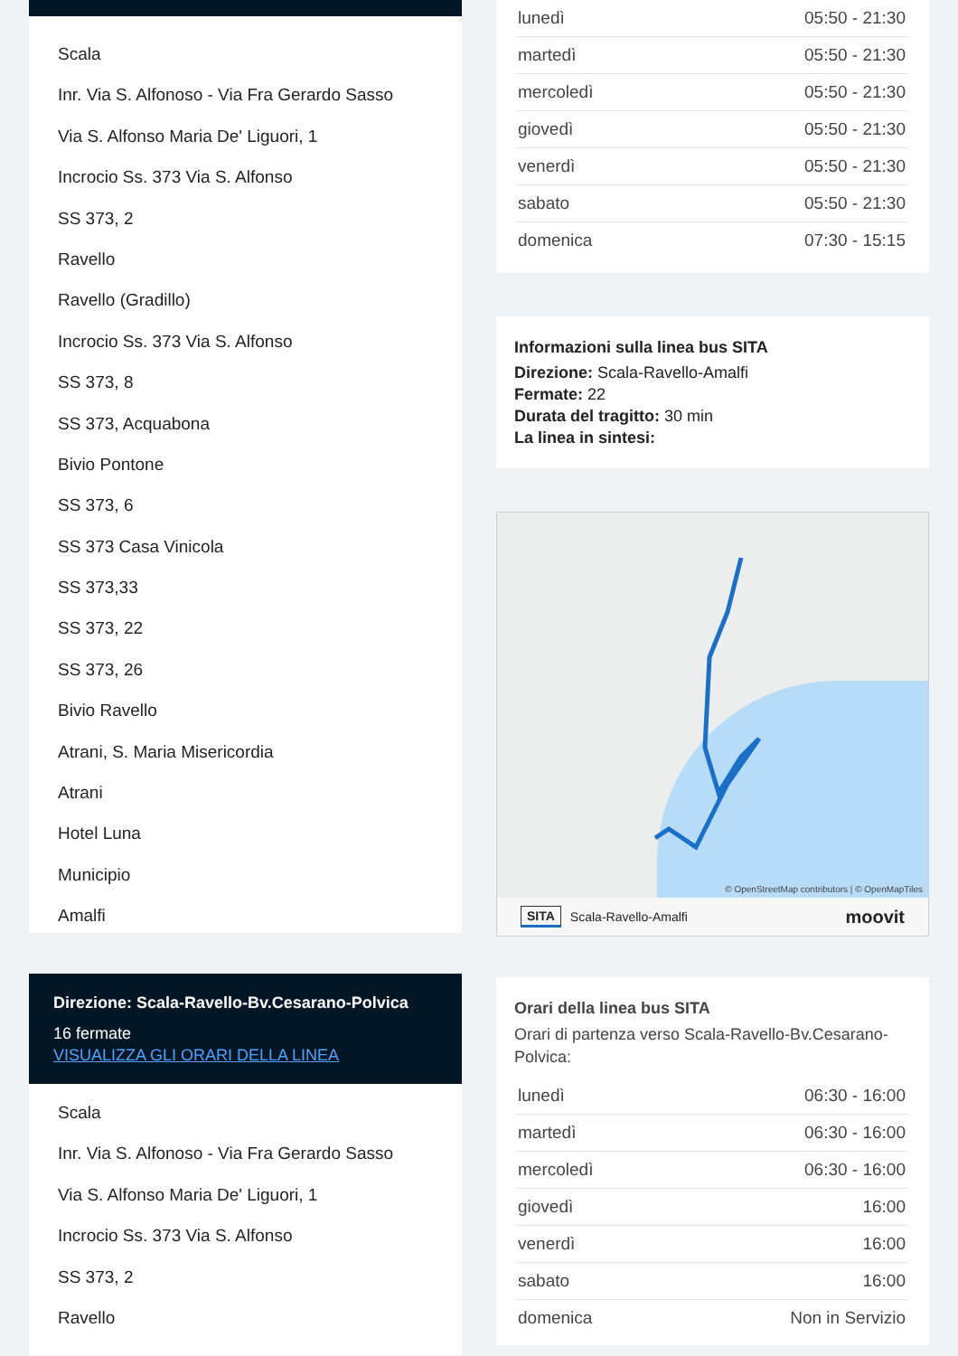Scala
Inr. Via S. Alfonoso - Via Fra Gerardo Sasso
Via S. Alfonso Maria De' Liguori, 1
Incrocio Ss. 373 Via S. Alfonso
SS 373, 2
Ravello
Ravello (Gradillo)
Incrocio Ss. 373 Via S. Alfonso
SS 373, 8
SS 373, Acquabona
Bivio Pontone
SS 373, 6
SS 373 Casa Vinicola
SS 373,33
SS 373, 22
SS 373, 26
Bivio Ravello
Atrani, S. Maria Misericordia
Atrani
Hotel Luna
Municipio
Amalfi
Direzione: Scala-Ravello-Bv.Cesarano-Polvica
16 fermate
VISUALIZZA GLI ORARI DELLA LINEA
Scala
Inr. Via S. Alfonoso - Via Fra Gerardo Sasso
Via S. Alfonso Maria De' Liguori, 1
Incrocio Ss. 373 Via S. Alfonso
SS 373, 2
Ravello
| lunedì | 05:50 - 21:30 |
| martedì | 05:50 - 21:30 |
| mercoledì | 05:50 - 21:30 |
| giovedì | 05:50 - 21:30 |
| venerdì | 05:50 - 21:30 |
| sabato | 05:50 - 21:30 |
| domenica | 07:30 - 15:15 |
Informazioni sulla linea bus SITA
Direzione: Scala-Ravello-Amalfi
Fermate: 22
Durata del tragitto: 30 min
La linea in sintesi:
© OpenStreetMap contributors | © OpenMapTiles
SITA Scala-Ravello-Amalfi moovit
Orari della linea bus SITA
Orari di partenza verso Scala-Ravello-Bv.Cesarano-Polvica:
| lunedì | 06:30 - 16:00 |
| martedì | 06:30 - 16:00 |
| mercoledì | 06:30 - 16:00 |
| giovedì | 16:00 |
| venerdì | 16:00 |
| sabato | 16:00 |
| domenica | Non in Servizio |